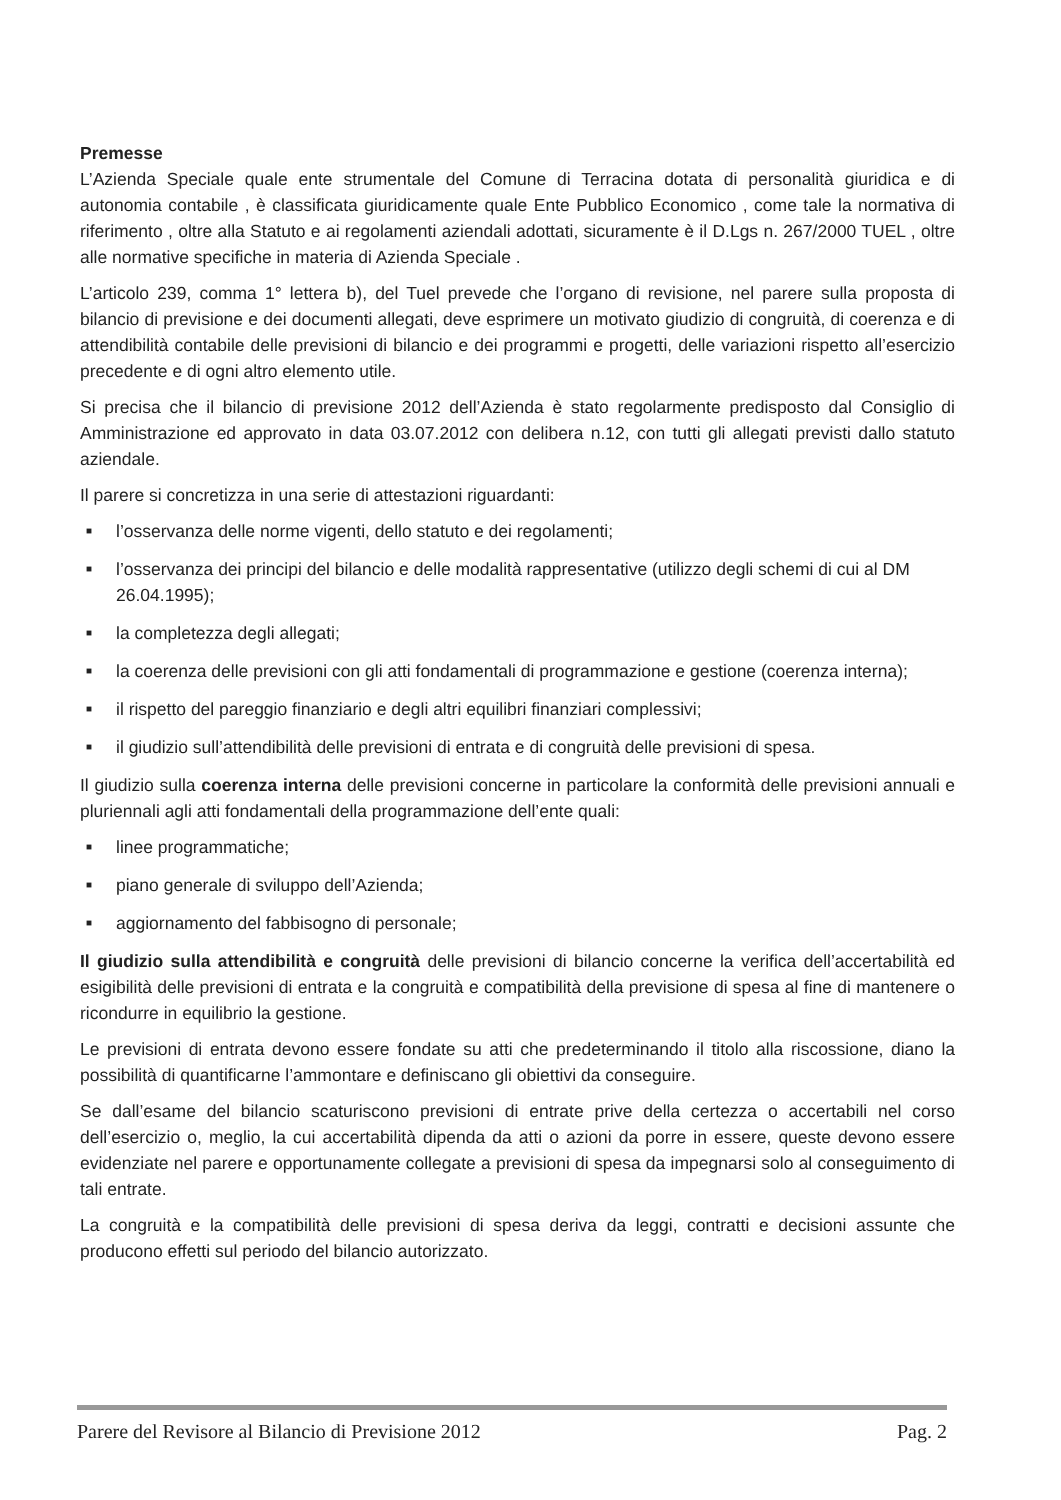Premesse
L’Azienda Speciale quale ente strumentale del Comune di Terracina dotata di personalità giuridica e di autonomia contabile , è classificata giuridicamente quale Ente Pubblico Economico , come tale la normativa di riferimento , oltre alla Statuto e ai regolamenti aziendali adottati, sicuramente è il D.Lgs n. 267/2000 TUEL , oltre alle normative specifiche in materia di Azienda Speciale .
L’articolo 239, comma 1° lettera b), del Tuel prevede che l’organo di revisione, nel parere sulla proposta di bilancio di previsione e dei documenti allegati, deve esprimere un motivato giudizio di congruità, di coerenza e di attendibilità contabile delle previsioni di bilancio e dei programmi e progetti, delle variazioni rispetto all’esercizio precedente e di ogni altro elemento utile.
Si precisa che il bilancio di previsione 2012 dell’Azienda è stato regolarmente predisposto dal Consiglio di Amministrazione ed approvato in data 03.07.2012 con delibera n.12, con tutti gli allegati previsti dallo statuto aziendale.
Il parere si concretizza in una serie di attestazioni riguardanti:
■ l’osservanza delle norme vigenti, dello statuto e dei regolamenti;
■ l’osservanza dei principi del bilancio e delle modalità rappresentative (utilizzo degli schemi di cui al DM 26.04.1995);
■ la completezza degli allegati;
■ la coerenza delle previsioni con gli atti fondamentali di programmazione e gestione (coerenza interna);
■ il rispetto del pareggio finanziario e degli altri equilibri finanziari complessivi;
■ il giudizio sull’attendibilità delle previsioni di entrata e di congruità delle previsioni di spesa.
Il giudizio sulla coerenza interna delle previsioni concerne in particolare la conformità delle previsioni annuali e pluriennali agli atti fondamentali della programmazione dell’ente quali:
■ linee programmatiche;
■ piano generale di sviluppo dell’Azienda;
■ aggiornamento del fabbisogno di personale;
Il giudizio sulla attendibilità e congruità delle previsioni di bilancio concerne la verifica dell’accertabilità ed esigibilità delle previsioni di entrata e la congruità e compatibilità della previsione di spesa al fine di mantenere o ricondurre in equilibrio la gestione.
Le previsioni di entrata devono essere fondate su atti che predeterminando il titolo alla riscossione, diano la possibilità di quantificarne l’ammontare e definiscano gli obiettivi da conseguire.
Se dall’esame del bilancio scaturiscono previsioni di entrate prive della certezza o accertabili nel corso dell’esercizio o, meglio, la cui accertabilità dipenda da atti o azioni da porre in essere, queste devono essere evidenziate nel parere e opportunamente collegate a previsioni di spesa da impegnarsi solo al conseguimento di tali entrate.
La congruità e la compatibilità delle previsioni di spesa deriva da leggi, contratti e decisioni assunte che producono effetti sul periodo del bilancio autorizzato.
Parere del Revisore al Bilancio di Previsione 2012 Pag. 2